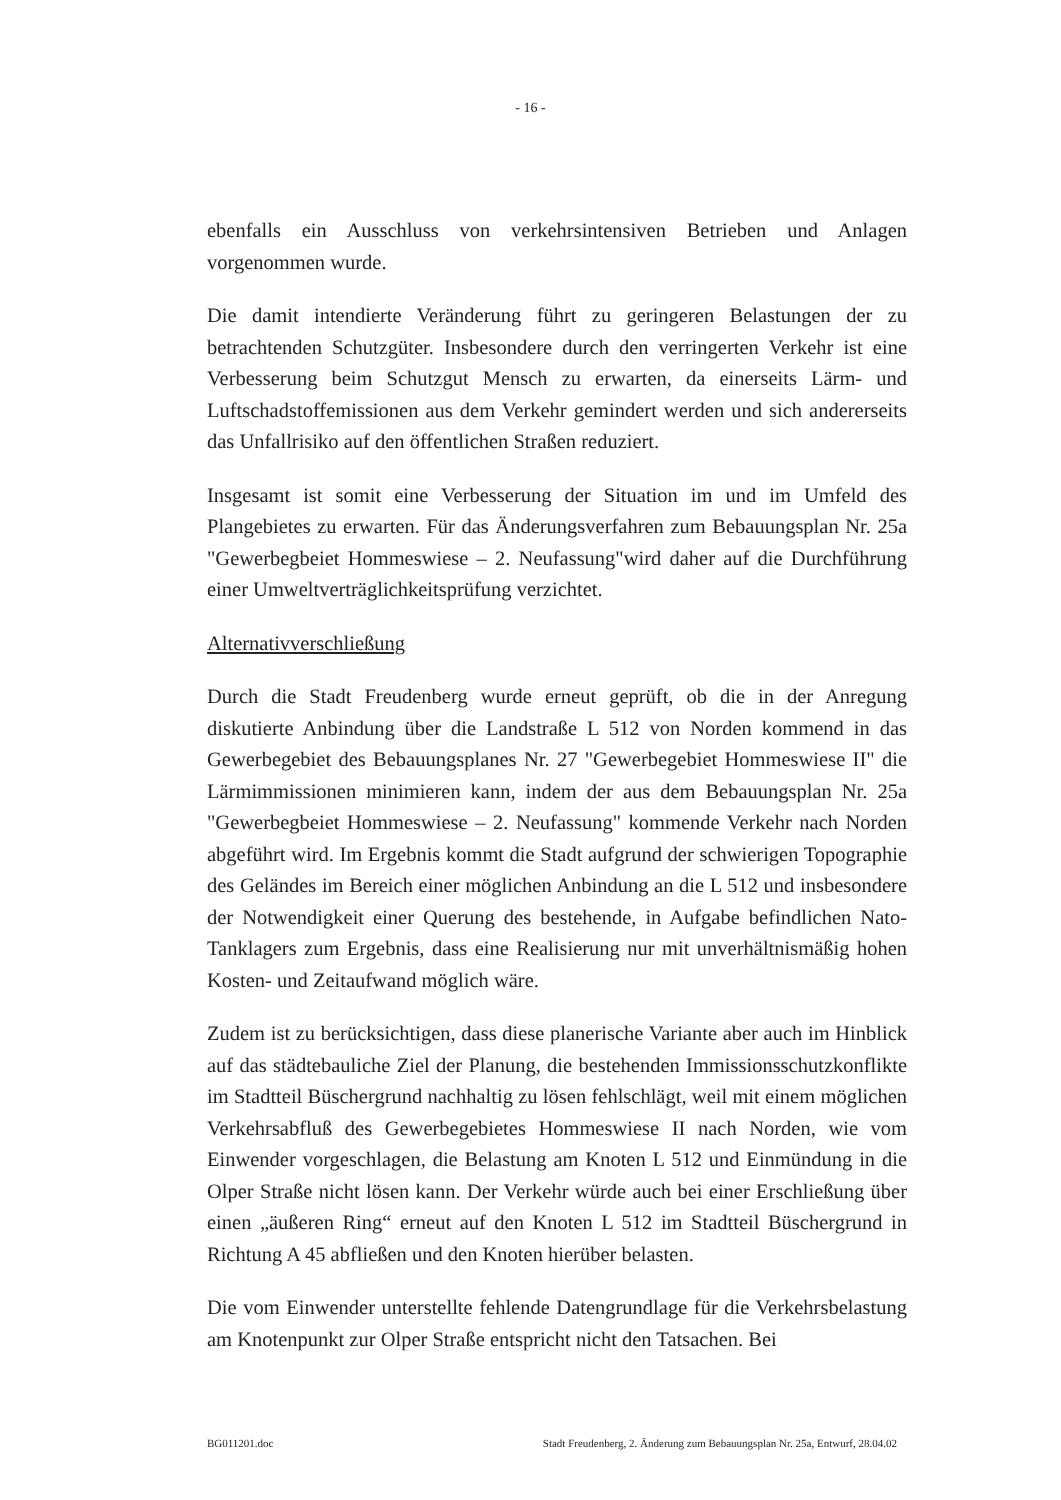- 16 -
ebenfalls ein Ausschluss von verkehrsintensiven Betrieben und Anlagen vorgenommen wurde.
Die damit intendierte Veränderung führt zu geringeren Belastungen der zu betrachtenden Schutzgüter. Insbesondere durch den verringerten Verkehr ist eine Verbesserung beim Schutzgut Mensch zu erwarten, da einerseits Lärm- und Luftschadstoffemissionen aus dem Verkehr gemindert werden und sich andererseits das Unfallrisiko auf den öffentlichen Straßen reduziert.
Insgesamt ist somit eine Verbesserung der Situation im und im Umfeld des Plangebietes zu erwarten. Für das Änderungsverfahren zum Bebauungsplan Nr. 25a "Gewerbegbeiet Hommeswiese – 2. Neufassung"wird daher auf die Durchführung einer Umweltverträglichkeitsprüfung verzichtet.
Alternativverschließung
Durch die Stadt Freudenberg wurde erneut geprüft, ob die in der Anregung diskutierte Anbindung über die Landstraße L 512 von Norden kommend in das Gewerbegebiet des Bebauungsplanes Nr. 27 "Gewerbegebiet Hommeswiese II" die Lärmimmissionen minimieren kann, indem der aus dem Bebauungsplan Nr. 25a "Gewerbegbeiet Hommeswiese – 2. Neufassung" kommende Verkehr nach Norden abgeführt wird. Im Ergebnis kommt die Stadt aufgrund der schwierigen Topographie des Geländes im Bereich einer möglichen Anbindung an die L 512 und insbesondere der Notwendigkeit einer Querung des bestehende, in Aufgabe befindlichen Nato-Tanklagers zum Ergebnis, dass eine Realisierung nur mit unverhältnismäßig hohen Kosten- und Zeitaufwand möglich wäre.
Zudem ist zu berücksichtigen, dass diese planerische Variante aber auch im Hinblick auf das städtebauliche Ziel der Planung, die bestehenden Immissionsschutzkonflikte im Stadtteil Büschergrund nachhaltig zu lösen fehlschlägt, weil mit einem möglichen Verkehrsabfluß des Gewerbegebietes Hommeswiese II nach Norden, wie vom Einwender vorgeschlagen, die Belastung am Knoten L 512 und Einmündung in die Olper Straße nicht lösen kann. Der Verkehr würde auch bei einer Erschließung über einen „äußeren Ring“ erneut auf den Knoten L 512 im Stadtteil Büschergrund in Richtung A 45 abfließen und den Knoten hierüber belasten.
Die vom Einwender unterstellte fehlende Datengrundlage für die Verkehrsbelastung am Knotenpunkt zur Olper Straße entspricht nicht den Tatsachen. Bei
BG011201.doc Stadt Freudenberg, 2. Änderung zum Bebauungsplan Nr. 25a, Entwurf, 28.04.02